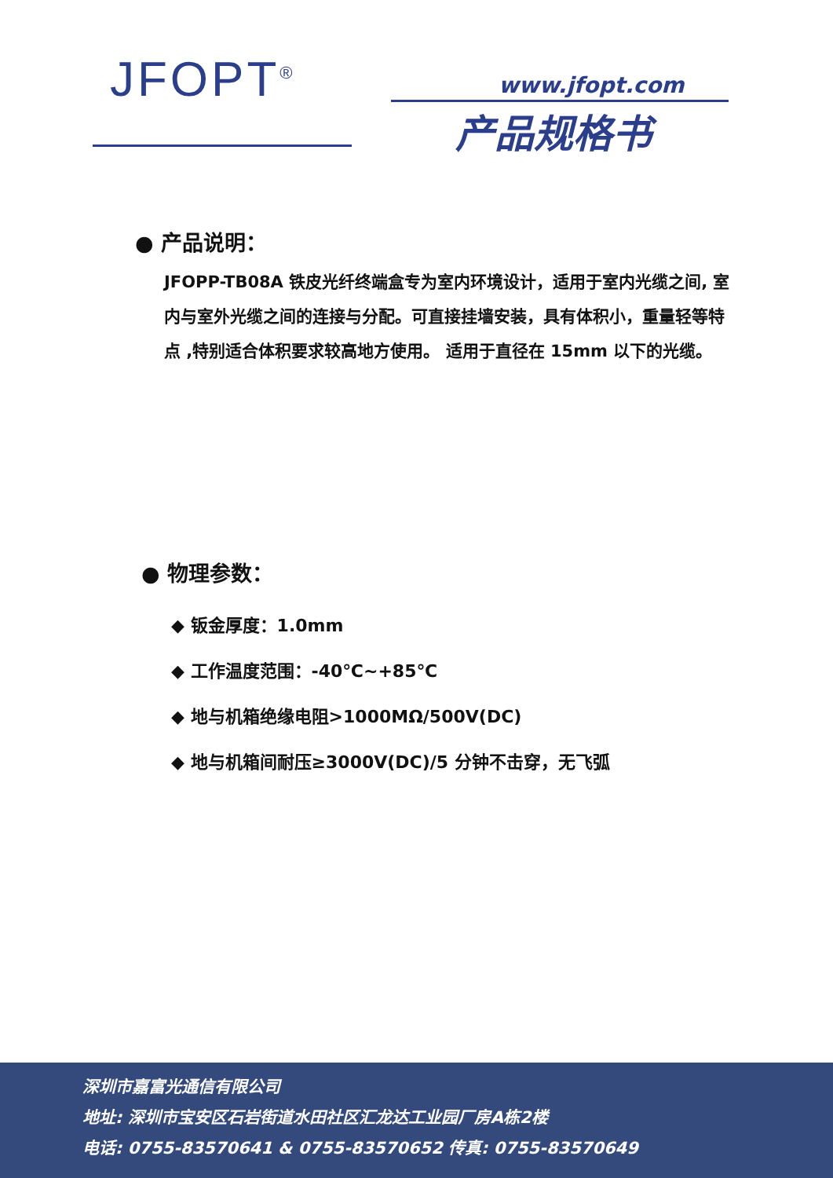JFOPT<sup>®</sup> www.jfopt.com
产品规格书
● 产品说明：
JFOPP-TB08A 铁皮光纤终端盒专为室内环境设计，适用于室内光缆之间, 室内与室外光缆之间的连接与分配。可直接挂墙安装，具有体积小，重量轻等特点 ,特别适合体积要求较高地方使用。 适用于直径在 15mm 以下的光缆。
● 物理参数：
◆ 钣金厚度：1.0mm
◆ 工作温度范围：-40℃~+85℃
◆ 地与机箱绝缘电阻>1000MΩ/500V(DC)
◆ 地与机箱间耐压≥3000V(DC)/5 分钟不击穿，无飞弧
深圳市嘉富光通信有限公司
地址: 深圳市宝安区石岩街道水田社区汇龙达工业园厂房A栋2楼
电话: 0755-83570641 & 0755-83570652 传真: 0755-83570649